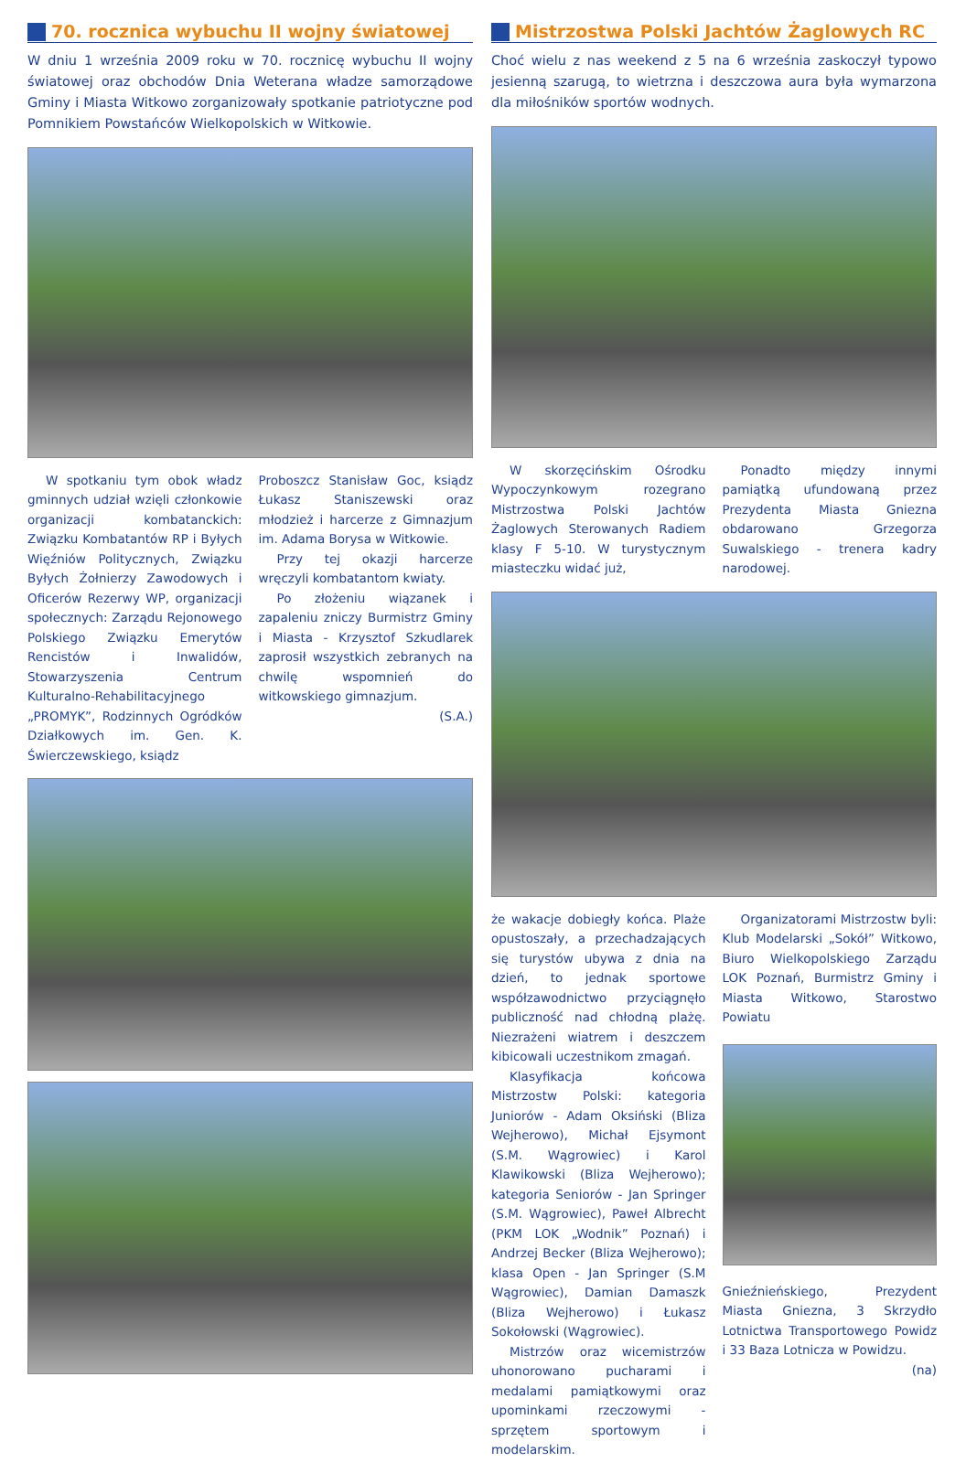70. rocznica wybuchu II wojny światowej
W dniu 1 września 2009 roku w 70. rocznicę wybuchu II wojny światowej oraz obchodów Dnia Weterana władze samorządowe Gminy i Miasta Witkowo zorganizowały spotkanie patriotyczne pod Pomnikiem Powstańców Wielkopolskich w Witkowie.
W spotkaniu tym obok władz gminnych udział wzięli członkowie organizacji kombatanckich: Związku Kombatantów RP i Byłych Więźniów Politycznych, Związku Byłych Żołnierzy Zawodowych i Oficerów Rezerwy WP, organizacji społecznych: Zarządu Rejonowego Polskiego Związku Emerytów Rencistów i Inwalidów, Stowarzyszenia Centrum Kulturalno-Rehabilitacyjnego „PROMYK”, Rodzinnych Ogródków Działkowych im. Gen. K. Świerczewskiego, ksiądz
Proboszcz Stanisław Goc, ksiądz Łukasz Staniszewski oraz młodzież i harcerze z Gimnazjum im. Adama Borysa w Witkowie.
Przy tej okazji harcerze wręczyli kombatantom kwiaty.
Po złożeniu wiązanek i zapaleniu zniczy Burmistrz Gminy i Miasta - Krzysztof Szkudlarek zaprosił wszystkich zebranych na chwilę wspomnień do witkowskiego gimnazjum.
(S.A.)
Mistrzostwa Polski Jachtów Żaglowych RC
Choć wielu z nas weekend z 5 na 6 września zaskoczył typowo jesienną szarugą, to wietrzna i deszczowa aura była wymarzona dla miłośników sportów wodnych.
W skorzęcińskim Ośrodku Wypoczynkowym rozegrano Mistrzostwa Polski Jachtów Żaglowych Sterowanych Radiem klasy F 5-10. W turystycznym miasteczku widać już,
Ponadto między innymi pamiątką ufundowaną przez Prezydenta Miasta Gniezna obdarowano Grzegorza Suwalskiego - trenera kadry narodowej.
że wakacje dobiegły końca. Plaże opustoszały, a przechadzających się turystów ubywa z dnia na dzień, to jednak sportowe współzawodnictwo przyciągnęło publiczność nad chłodną plażę. Niezrażeni wiatrem i deszczem kibicowali uczestnikom zmagań.
Klasyfikacja końcowa Mistrzostw Polski: kategoria Juniorów - Adam Oksiński (Bliza Wejherowo), Michał Ejsymont (S.M. Wągrowiec) i Karol Klawikowski (Bliza Wejherowo); kategoria Seniorów - Jan Springer (S.M. Wągrowiec), Paweł Albrecht (PKM LOK „Wodnik” Poznań) i Andrzej Becker (Bliza Wejherowo); klasa Open - Jan Springer (S.M Wągrowiec), Damian Damaszk (Bliza Wejherowo) i Łukasz Sokołowski (Wągrowiec).
Mistrzów oraz wicemistrzów uhonorowano pucharami i medalami pamiątkowymi oraz upominkami rzeczowymi - sprzętem sportowym i modelarskim.
Organizatorami Mistrzostw byli: Klub Modelarski „Sokół” Witkowo, Biuro Wielkopolskiego Zarządu LOK Poznań, Burmistrz Gminy i Miasta Witkowo, Starostwo Powiatu
Gnieźnieńskiego, Prezydent Miasta Gniezna, 3 Skrzydło Lotnictwa Transportowego Powidz i 33 Baza Lotnicza w Powidzu.
(na)